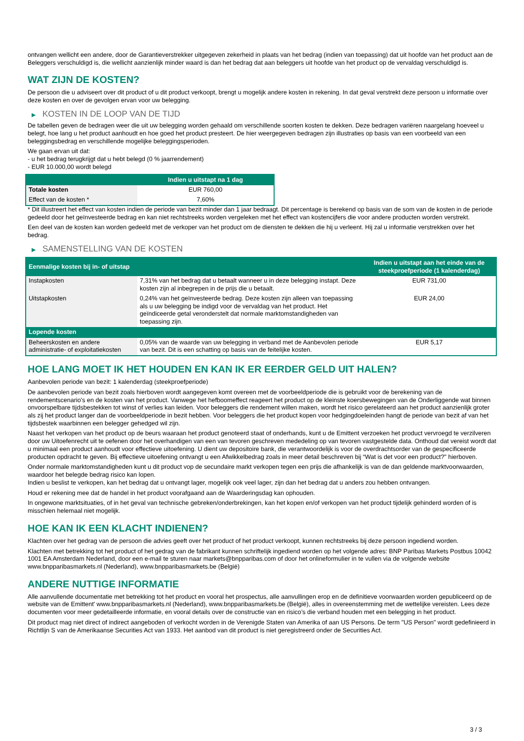ontvangen wellicht een andere, door de Garantieverstrekker uitgegeven zekerheid in plaats van het bedrag (indien van toepassing) dat uit hoofde van het product aan de Beleggers verschuldigd is, die wellicht aanzienlijk minder waard is dan het bedrag dat aan beleggers uit hoofde van het product op de vervaldag verschuldigd is.
WAT ZIJN DE KOSTEN?
De persoon die u adviseert over dit product of u dit product verkoopt, brengt u mogelijk andere kosten in rekening. In dat geval verstrekt deze persoon u informatie over deze kosten en over de gevolgen ervan voor uw belegging.
▶ KOSTEN IN DE LOOP VAN DE TIJD
De tabellen geven de bedragen weer die uit uw belegging worden gehaald om verschillende soorten kosten te dekken. Deze bedragen variëren naargelang hoeveel u belegt, hoe lang u het product aanhoudt en hoe goed het product presteert. De hier weergegeven bedragen zijn illustraties op basis van een voorbeeld van een beleggingsbedrag en verschillende mogelijke beleggingsperioden.
We gaan ervan uit dat:
- u het bedrag terugkrijgt dat u hebt belegd (0 % jaarrendement)
- EUR 10.000,00 wordt belegd
| | Indien u uitstapt na 1 dag |
| --- | --- |
| Totale kosten | EUR 760,00 |
| Effect van de kosten * | 7,60% |
* Dit illustreert het effect van kosten indien de periode van bezit minder dan 1 jaar bedraagt. Dit percentage is berekend op basis van de som van de kosten in de periode gedeeld door het geïnvesteerde bedrag en kan niet rechtstreeks worden vergeleken met het effect van kostencijfers die voor andere producten worden verstrekt.
Een deel van de kosten kan worden gedeeld met de verkoper van het product om de diensten te dekken die hij u verleent. Hij zal u informatie verstrekken over het bedrag.
▶ SAMENSTELLING VAN DE KOSTEN
| Eenmalige kosten bij in- of uitstap | | Indien u uitstapt aan het einde van de steekproefperiode (1 kalenderdag) |
| --- | --- | --- |
| Instapkosten | 7,31% van het bedrag dat u betaalt wanneer u in deze belegging instapt. Deze kosten zijn al inbegrepen in de prijs die u betaalt. | EUR 731,00 |
| Uitstapkosten | 0,24% van het geïnvesteerde bedrag. Deze kosten zijn alleen van toepassing als u uw belegging be indigd voor de vervaldag van het product. Het geïndiceerde getal veronderstelt dat normale marktomstandigheden van toepassing zijn. | EUR 24,00 |
| Lopende kosten | | |
| Beheerskosten en andere administratie- of exploitatiekosten | 0,05% van de waarde van uw belegging in verband met de Aanbevolen periode van bezit. Dit is een schatting op basis van de feitelijke kosten. | EUR 5,17 |
HOE LANG MOET IK HET HOUDEN EN KAN IK ER EERDER GELD UIT HALEN?
Aanbevolen periode van bezit: 1 kalenderdag (steekproefperiode)
De aanbevolen periode van bezit zoals hierboven wordt aangegeven komt overeen met de voorbeeldperiode die is gebruikt voor de berekening van de rendementscenario's en de kosten van het product. Vanwege het hefboomeffect reageert het product op de kleinste koersbewegingen van de Onderliggende wat binnen onvoorspelbare tijdsbestekken tot winst of verlies kan leiden. Voor beleggers die rendement willen maken, wordt het risico gerelateerd aan het product aanzienlijk groter als zij het product langer dan de voorbeeldperiode in bezit hebben. Voor beleggers die het product kopen voor hedgingdoeleinden hangt de periode van bezit af van het tijdsbestek waarbinnen een belegger gehedged wil zijn.
Naast het verkopen van het product op de beurs waaraan het product genoteerd staat of onderhands, kunt u de Emittent verzoeken het product vervroegd te verzilveren door uw Uitoefenrecht uit te oefenen door het overhandigen van een van tevoren geschreven mededeling op van tevoren vastgestelde data. Onthoud dat vereist wordt dat u minimaal een product aanhoudt voor effectieve uitoefening. U dient uw depositoire bank, die verantwoordelijk is voor de overdrachtsorder van de gespecificeerde producten opdracht te geven. Bij effectieve uitoefening ontvangt u een Afwikkelbedrag zoals in meer detail beschreven bij “Wat is det voor een product?" hierboven.
Onder normale marktomstandigheden kunt u dit product vop de secundaire markt verkopen tegen een prijs die afhankelijk is van de dan geldende marktvoorwaarden, waardoor het belegde bedrag risico kan lopen.
Indien u beslist te verkopen, kan het bedrag dat u ontvangt lager, mogelijk ook veel lager, zijn dan het bedrag dat u anders zou hebben ontvangen.
Houd er rekening mee dat de handel in het product voorafgaand aan de Waarderingsdag kan ophouden.
In ongewone marktsituaties, of in het geval van technische gebreken/onderbrekingen, kan het kopen en/of verkopen van het product tijdelijk gehinderd worden of is misschien helemaal niet mogelijk.
HOE KAN IK EEN KLACHT INDIENEN?
Klachten over het gedrag van de persoon die advies geeft over het product of het product verkoopt, kunnen rechtstreeks bij deze persoon ingediend worden.
Klachten met betrekking tot het product of het gedrag van de fabrikant kunnen schriftelijk ingediend worden op het volgende adres: BNP Paribas Markets Postbus 10042 1001 EA Amsterdam Nederland, door een e-mail te sturen naar markets@bnpparibas.com of door het onlineformulier in te vullen via de volgende website www.bnpparibasmarkets.nl (Nederland), www.bnpparibasmarkets.be (België)
ANDERE NUTTIGE INFORMATIE
Alle aanvullende documentatie met betrekking tot het product en vooral het prospectus, alle aanvullingen erop en de definitieve voorwaarden worden gepubliceerd op de website van de Emittent' www.bnpparibasmarkets.nl (Nederland), www.bnpparibasmarkets.be (België), alles in overeenstemming met de wettelijke vereisten. Lees deze documenten voor meer gedetailleerde informatie, en vooral details over de constructie van en risico’s die verband houden met een belegging in het product.
Dit product mag niet direct of indirect aangeboden of verkocht worden in de Verenigde Staten van Amerika of aan US Persons. De term "US Person" wordt gedefinieerd in Richtlijn S van de Amerikaanse Securities Act van 1933. Het aanbod van dit product is niet geregistreerd onder de Securities Act.
3 / 3